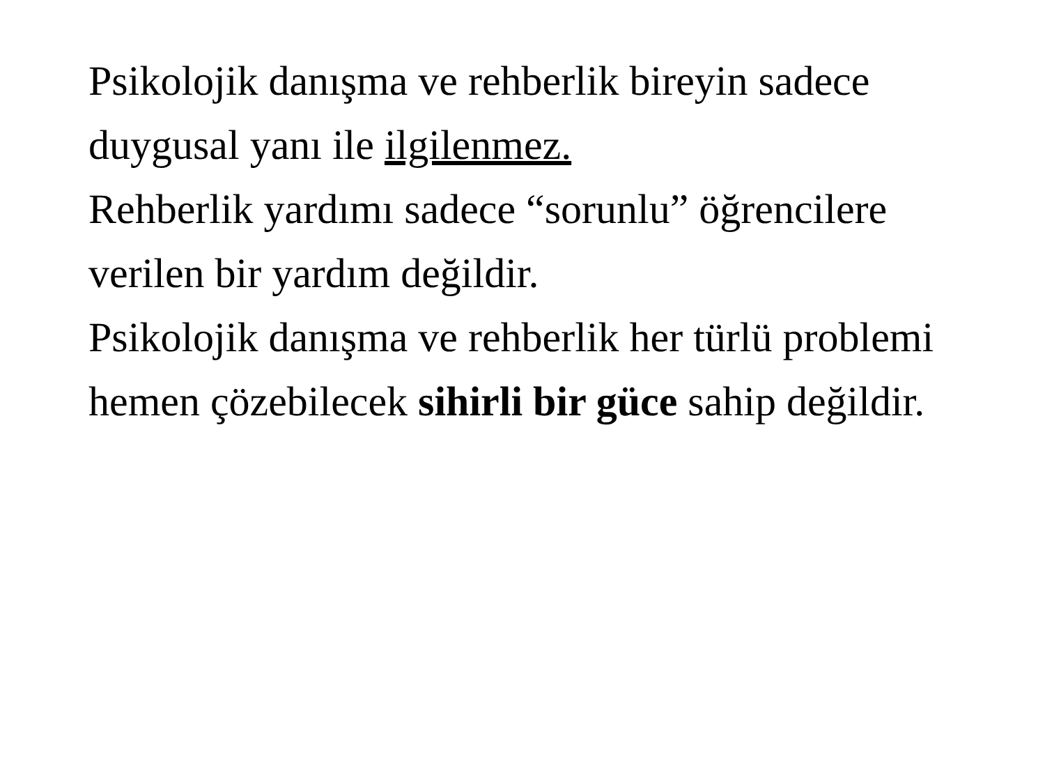Psikolojik danışma ve rehberlik bireyin sadece duygusal yanı ile ilgilenmez.
Rehberlik yardımı sadece “sorunlu” öğrencilere verilen bir yardım değildir.
Psikolojik danışma ve rehberlik her türlü problemi hemen çözebilecek sihirli bir güce sahip değildir.